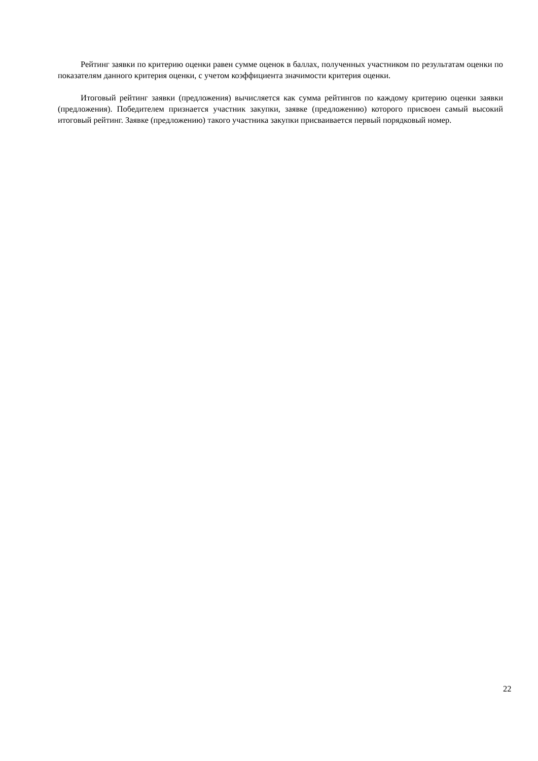Рейтинг заявки по критерию оценки равен сумме оценок в баллах, полученных участником по результатам оценки по показателям данного критерия оценки, с учетом коэффициента значимости критерия оценки.
Итоговый рейтинг заявки (предложения) вычисляется как сумма рейтингов по каждому критерию оценки заявки (предложения). Победителем признается участник закупки, заявке (предложению) которого присвоен самый высокий итоговый рейтинг. Заявке (предложению) такого участника закупки присваивается первый порядковый номер.
22